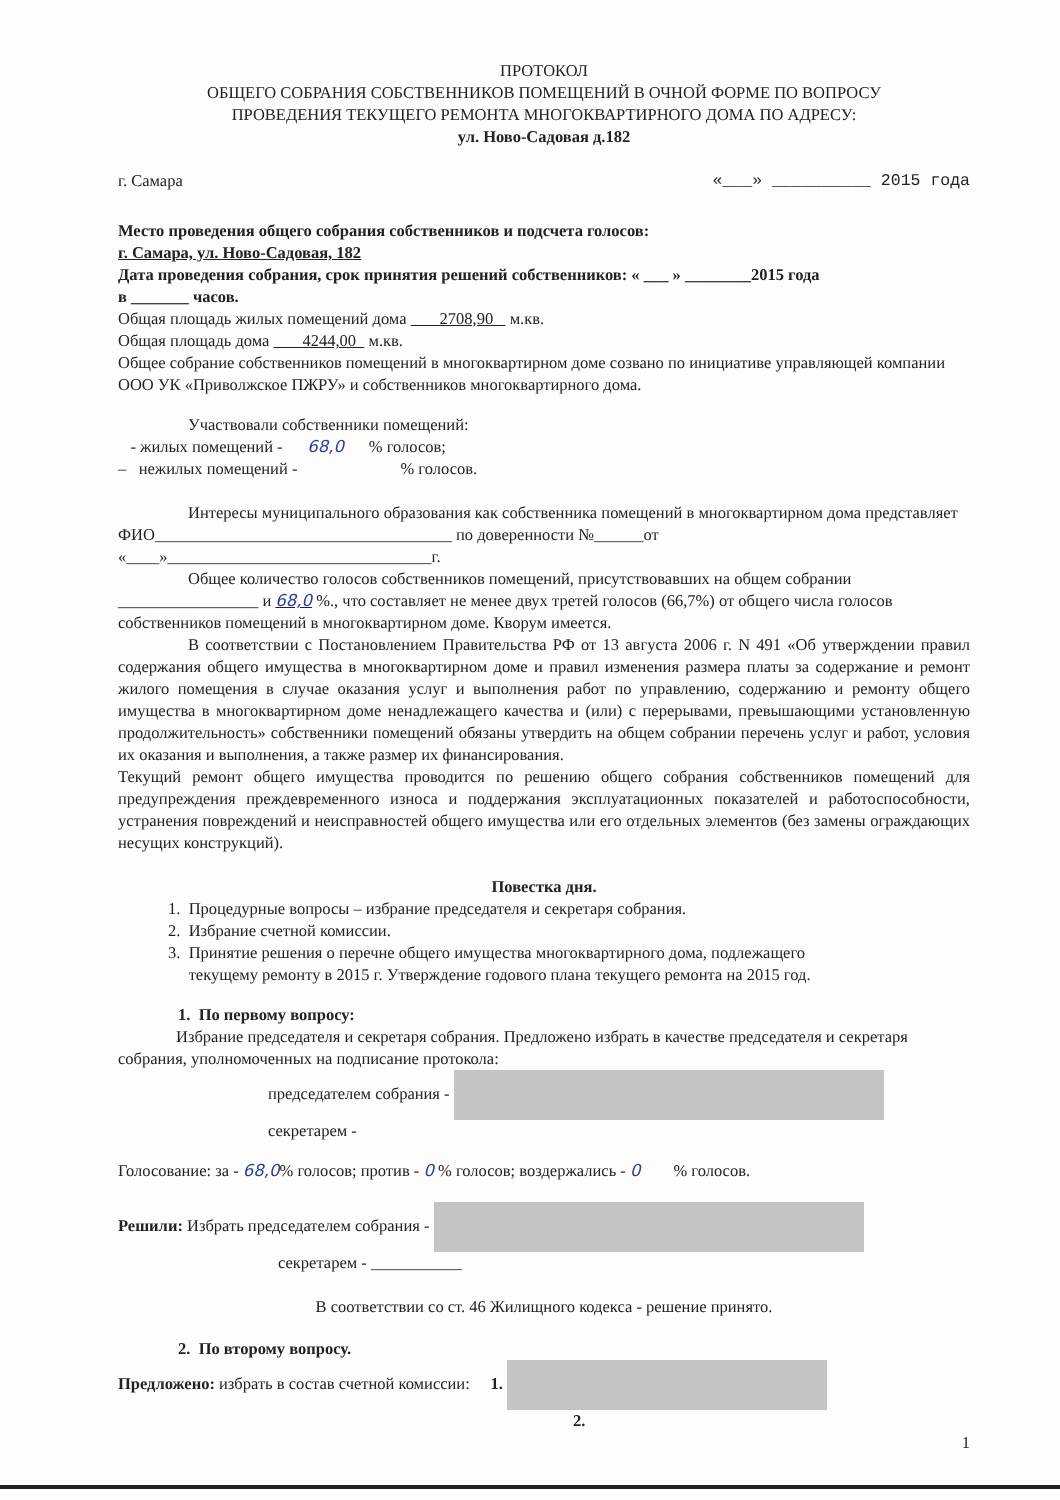ПРОТОКОЛ
ОБЩЕГО СОБРАНИЯ СОБСТВЕННИКОВ ПОМЕЩЕНИЙ В ОЧНОЙ ФОРМЕ ПО ВОПРОСУ
ПРОВЕДЕНИЯ ТЕКУЩЕГО РЕМОНТА МНОГОКВАРТИРНОГО ДОМА ПО АДРЕСУ:
ул. Ново-Садовая д.182
г. Самара «___» __________ 2015 года
Место проведения общего собрания собственников и подсчета голосов:
г. Самара, ул. Ново-Садовая, 182
Дата проведения собрания, срок принятия решений собственников: « ___ » ________2015 года
в _______ часов.
Общая площадь жилых помещений дома 2708,90 м.кв.
Общая площадь дома 4244,00 м.кв.
Общее собрание собственников помещений в многоквартирном доме созвано по инициативе управляющей компании ООО УК «Приволжское ПЖРУ» и собственников многоквартирного дома.
Участвовали собственники помещений:
- жилых помещений - 68,0 % голосов;
– нежилых помещений - % голосов.
Интересы муниципального образования как собственника помещений в многоквартирном дома представляет ФИО____________________________________ по доверенности №______от «____»________________________________г.
Общее количество голосов собственников помещений, присутствовавших на общем собрании _________________ и 68,0 %., что составляет не менее двух третей голосов (66,7%) от общего числа голосов собственников помещений в многоквартирном доме. Кворум имеется.
В соответствии с Постановлением Правительства РФ от 13 августа 2006 г. N 491 «Об утверждении правил содержания общего имущества в многоквартирном доме и правил изменения размера платы за содержание и ремонт жилого помещения в случае оказания услуг и выполнения работ по управлению, содержанию и ремонту общего имущества в многоквартирном доме ненадлежащего качества и (или) с перерывами, превышающими установленную продолжительность» собственники помещений обязаны утвердить на общем собрании перечень услуг и работ, условия их оказания и выполнения, а также размер их финансирования.
Текущий ремонт общего имущества проводится по решению общего собрания собственников помещений для предупреждения преждевременного износа и поддержания эксплуатационных показателей и работоспособности, устранения повреждений и неисправностей общего имущества или его отдельных элементов (без замены ограждающих несущих конструкций).
Повестка дня.
1. Процедурные вопросы – избрание председателя и секретаря собрания.
2. Избрание счетной комиссии.
3. Принятие решения о перечне общего имущества многоквартирного дома, подлежащего
текущему ремонту в 2015 г. Утверждение годового плана текущего ремонта на 2015 год.
1. По первому вопросу:
Избрание председателя и секретаря собрания. Предложено избрать в качестве председателя и секретаря собрания, уполномоченных на подписание протокола:
председателем собрания -
секретарем -
Голосование: за - 68,0% голосов; против - 0 % голосов; воздержались - 0 % голосов.
Решили: Избрать председателем собрания -
секретарем - ___________
В соответствии со ст. 46 Жилищного кодекса - решение принято.
2. По второму вопросу.
Предложено: избрать в состав счетной комиссии: 1.
2.
1